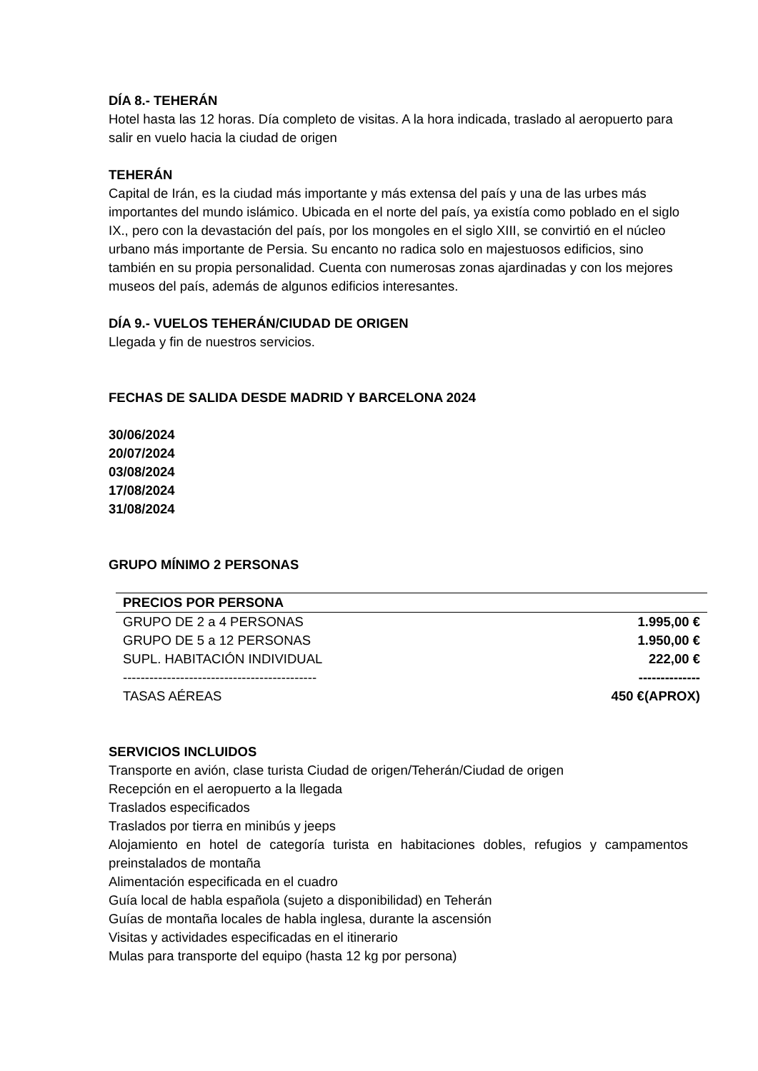DÍA 8.- TEHERÁN
Hotel hasta las 12 horas. Día completo de visitas. A la hora indicada, traslado al aeropuerto para salir en vuelo hacia la ciudad de origen
TEHERÁN
Capital de Irán, es la ciudad más importante y más extensa del país y una de las urbes más importantes del mundo islámico. Ubicada en el norte del país, ya existía como poblado en el siglo IX., pero con la devastación del país, por los mongoles en el siglo XIII, se convirtió en el núcleo urbano más importante de Persia. Su encanto no radica solo en majestuosos edificios, sino también en su propia personalidad. Cuenta con numerosas zonas ajardinadas y con los mejores museos del país, además de algunos edificios interesantes.
DÍA 9.- VUELOS TEHERÁN/CIUDAD DE ORIGEN
Llegada y fin de nuestros servicios.
FECHAS DE SALIDA DESDE MADRID Y BARCELONA 2024
30/06/2024
20/07/2024
03/08/2024
17/08/2024
31/08/2024
GRUPO MÍNIMO 2 PERSONAS
| PRECIOS POR PERSONA | |
| --- | --- |
| GRUPO DE 2 a 4 PERSONAS | 1.995,00 € |
| GRUPO DE 5 a 12 PERSONAS | 1.950,00 € |
| SUPL. HABITACIÓN INDIVIDUAL | 222,00 € |
| -------------------------------------------- | -------------- |
| TASAS AÉREAS | 450 €(APROX) |
SERVICIOS INCLUIDOS
Transporte en avión, clase turista Ciudad de origen/Teherán/Ciudad de origen
Recepción en el aeropuerto a la llegada
Traslados especificados
Traslados por tierra en minibús y jeeps
Alojamiento en hotel de categoría turista en habitaciones dobles, refugios y campamentos preinstalados de montaña
Alimentación especificada en el cuadro
Guía local de habla española (sujeto a disponibilidad) en Teherán
Guías de montaña locales de habla inglesa, durante la ascensión
Visitas y actividades especificadas en el itinerario
Mulas para transporte del equipo (hasta 12 kg por persona)